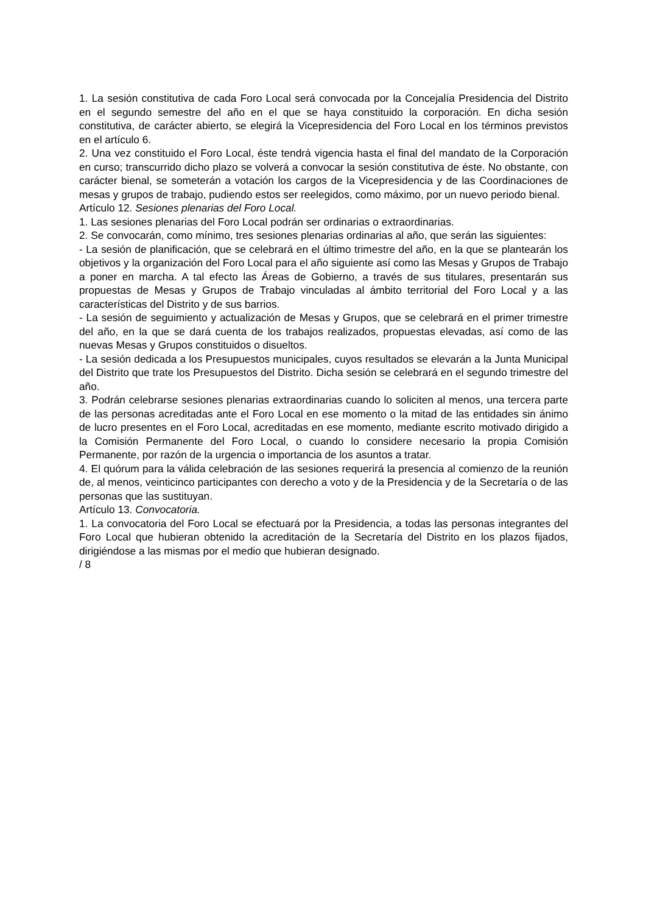1. La sesión constitutiva de cada Foro Local será convocada por la Concejalía Presidencia del Distrito en el segundo semestre del año en el que se haya constituido la corporación. En dicha sesión constitutiva, de carácter abierto, se elegirá la Vicepresidencia del Foro Local en los términos previstos en el artículo 6.
2. Una vez constituido el Foro Local, éste tendrá vigencia hasta el final del mandato de la Corporación en curso; transcurrido dicho plazo se volverá a convocar la sesión constitutiva de éste. No obstante, con carácter bienal, se someterán a votación los cargos de la Vicepresidencia y de las Coordinaciones de mesas y grupos de trabajo, pudiendo estos ser reelegidos, como máximo, por un nuevo periodo bienal.
Artículo 12. Sesiones plenarias del Foro Local.
1. Las sesiones plenarias del Foro Local podrán ser ordinarias o extraordinarias.
2. Se convocarán, como mínimo, tres sesiones plenarias ordinarias al año, que serán las siguientes:
- La sesión de planificación, que se celebrará en el último trimestre del año, en la que se plantearán los objetivos y la organización del Foro Local para el año siguiente así como las Mesas y Grupos de Trabajo a poner en marcha. A tal efecto las Áreas de Gobierno, a través de sus titulares, presentarán sus propuestas de Mesas y Grupos de Trabajo vinculadas al ámbito territorial del Foro Local y a las características del Distrito y de sus barrios.
- La sesión de seguimiento y actualización de Mesas y Grupos, que se celebrará en el primer trimestre del año, en la que se dará cuenta de los trabajos realizados, propuestas elevadas, así como de las nuevas Mesas y Grupos constituidos o disueltos.
- La sesión dedicada a los Presupuestos municipales, cuyos resultados se elevarán a la Junta Municipal del Distrito que trate los Presupuestos del Distrito. Dicha sesión se celebrará en el segundo trimestre del año.
3. Podrán celebrarse sesiones plenarias extraordinarias cuando lo soliciten al menos, una tercera parte de las personas acreditadas ante el Foro Local en ese momento o la mitad de las entidades sin ánimo de lucro presentes en el Foro Local, acreditadas en ese momento, mediante escrito motivado dirigido a la Comisión Permanente del Foro Local, o cuando lo considere necesario la propia Comisión Permanente, por razón de la urgencia o importancia de los asuntos a tratar.
4. El quórum para la válida celebración de las sesiones requerirá la presencia al comienzo de la reunión de, al menos, veinticinco participantes con derecho a voto y de la Presidencia y de la Secretaría o de las personas que las sustituyan.
Artículo 13. Convocatoria.
1. La convocatoria del Foro Local se efectuará por la Presidencia, a todas las personas integrantes del Foro Local que hubieran obtenido la acreditación de la Secretaría del Distrito en los plazos fijados, dirigiéndose a las mismas por el medio que hubieran designado.
/ 8